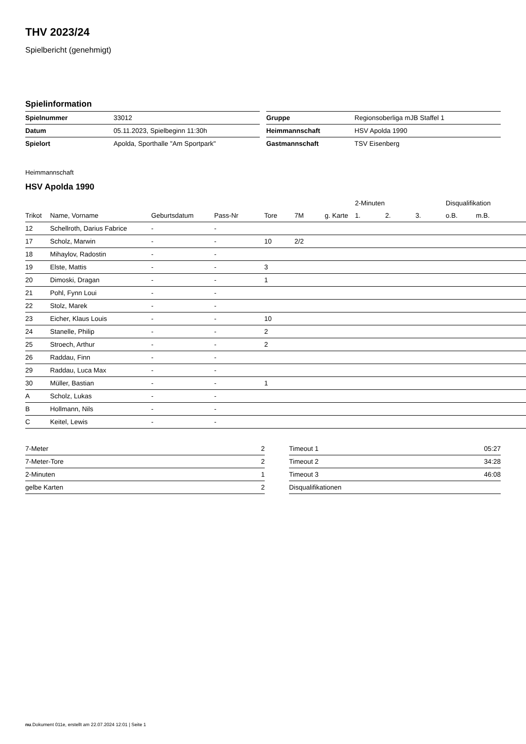THV 2023/24
Spielbericht (genehmigt)
Spielinformation
| Spielnummer | 33012 |
| Datum | 05.11.2023, Spielbeginn 11:30h |
| Spielort | Apolda, Sporthalle "Am Sportpark" |
| Gruppe | Regionsoberliga mJB Staffel 1 |
| Heimmannschaft | HSV Apolda 1990 |
| Gastmannschaft | TSV Eisenberg |
Heimmannschaft
HSV Apolda 1990
| | | | | | | | 2-Minuten | | | Disqualifikation | |
| --- | --- | --- | --- | --- | --- | --- | --- | --- | --- | --- | --- |
| Trikot | Name, Vorname | Geburtsdatum | Pass-Nr | Tore | 7M | g. Karte | 1. | 2. | 3. | o.B. | m.B. |
| 12 | Schellroth, Darius Fabrice | - | - | | | | | | | | |
| 17 | Scholz, Marwin | - | - | 10 | 2/2 | | | | | | |
| 18 | Mihaylov, Radostin | - | - | | | | | | | | |
| 19 | Elste, Mattis | - | - | 3 | | | | | | | |
| 20 | Dimoski, Dragan | - | - | 1 | | | | | | | |
| 21 | Pohl, Fynn Loui | - | - | | | | | | | | |
| 22 | Stolz, Marek | - | - | | | | | | | | |
| 23 | Eicher, Klaus Louis | - | - | 10 | | | | | | | |
| 24 | Stanelle, Philip | - | - | 2 | | | | | | | |
| 25 | Stroech, Arthur | - | - | 2 | | | | | | | |
| 26 | Raddau, Finn | - | - | | | | | | | | |
| 29 | Raddau, Luca Max | - | - | | | | | | | | |
| 30 | Müller, Bastian | - | - | 1 | | | | | | | |
| A | Scholz, Lukas | - | - | | | | | | | | |
| B | Hollmann, Nils | - | - | | | | | | | | |
| C | Keitel, Lewis | - | - | | | | | | | | |
| 7-Meter | 2 |
| 7-Meter-Tore | 2 |
| 2-Minuten | 1 |
| gelbe Karten | 2 |
| Timeout 1 | 05:27 |
| Timeout 2 | 34:28 |
| Timeout 3 | 46:08 |
| Disqualifikationen | |
nu.Dokument 011e, erstellt am 22.07.2024 12:01 | Seite 1